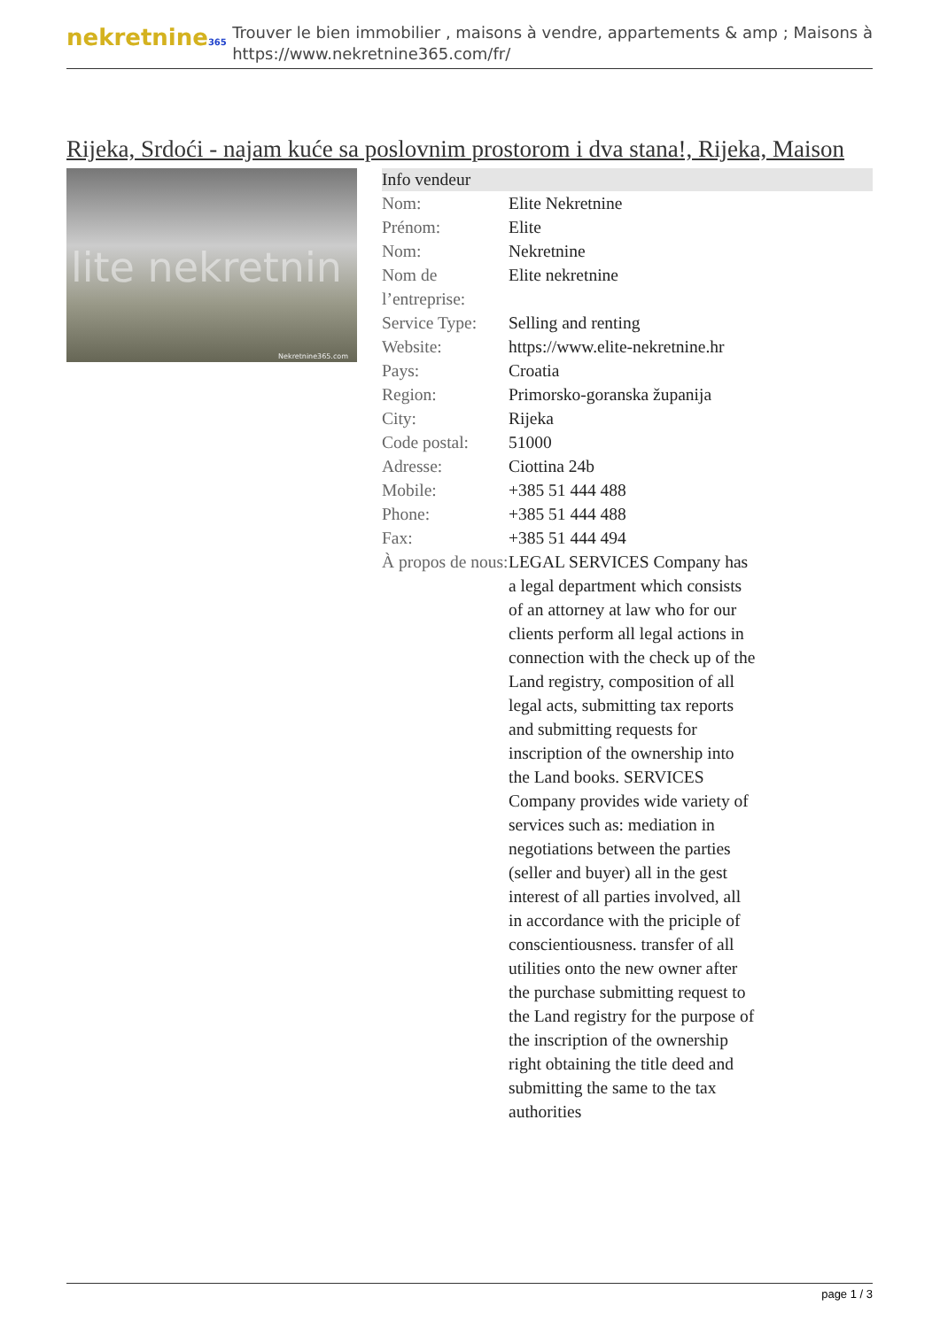nekretnine365
Trouver le bien immobilier , maisons à vendre, appartements & amp ; Maisons à
https://www.nekretnine365.com/fr/
Rijeka, Srdoći - najam kuće sa poslovnim prostorom i dva stana!, Rijeka, Maison
lite nekretnin
Nekretnine365.com
| Info vendeur | | |
| --- | --- | --- |
| Nom: | Elite Nekretnine | |
| Prénom: | Elite | |
| Nom: | Nekretnine | |
| Nom de l’entreprise: | Elite nekretnine | |
| Service Type: | Selling and renting | |
| Website: | https://www.elite-nekretnine.hr | |
| Pays: | Croatia | |
| Region: | Primorsko-goranska županija | |
| City: | Rijeka | |
| Code postal: | 51000 | |
| Adresse: | Ciottina 24b | |
| Mobile: | +385 51 444 488 | |
| Phone: | +385 51 444 488 | |
| Fax: | +385 51 444 494 | |
| À propos de nous: | LEGAL SERVICES Company has a legal department which consists of an attorney at law who for our clients perform all legal actions in connection with the check up of the Land registry, composition of all legal acts, submitting tax reports and submitting requests for inscription of the ownership into the Land books. SERVICES Company provides wide variety of services such as: mediation in negotiations between the parties (seller and buyer) all in the gest interest of all parties involved, all in accordance with the priciple of conscientiousness. transfer of all utilities onto the new owner after the purchase submitting request to the Land registry for the purpose of the inscription of the ownership right obtaining the title deed and submitting the same to the tax authorities | |
page 1 / 3